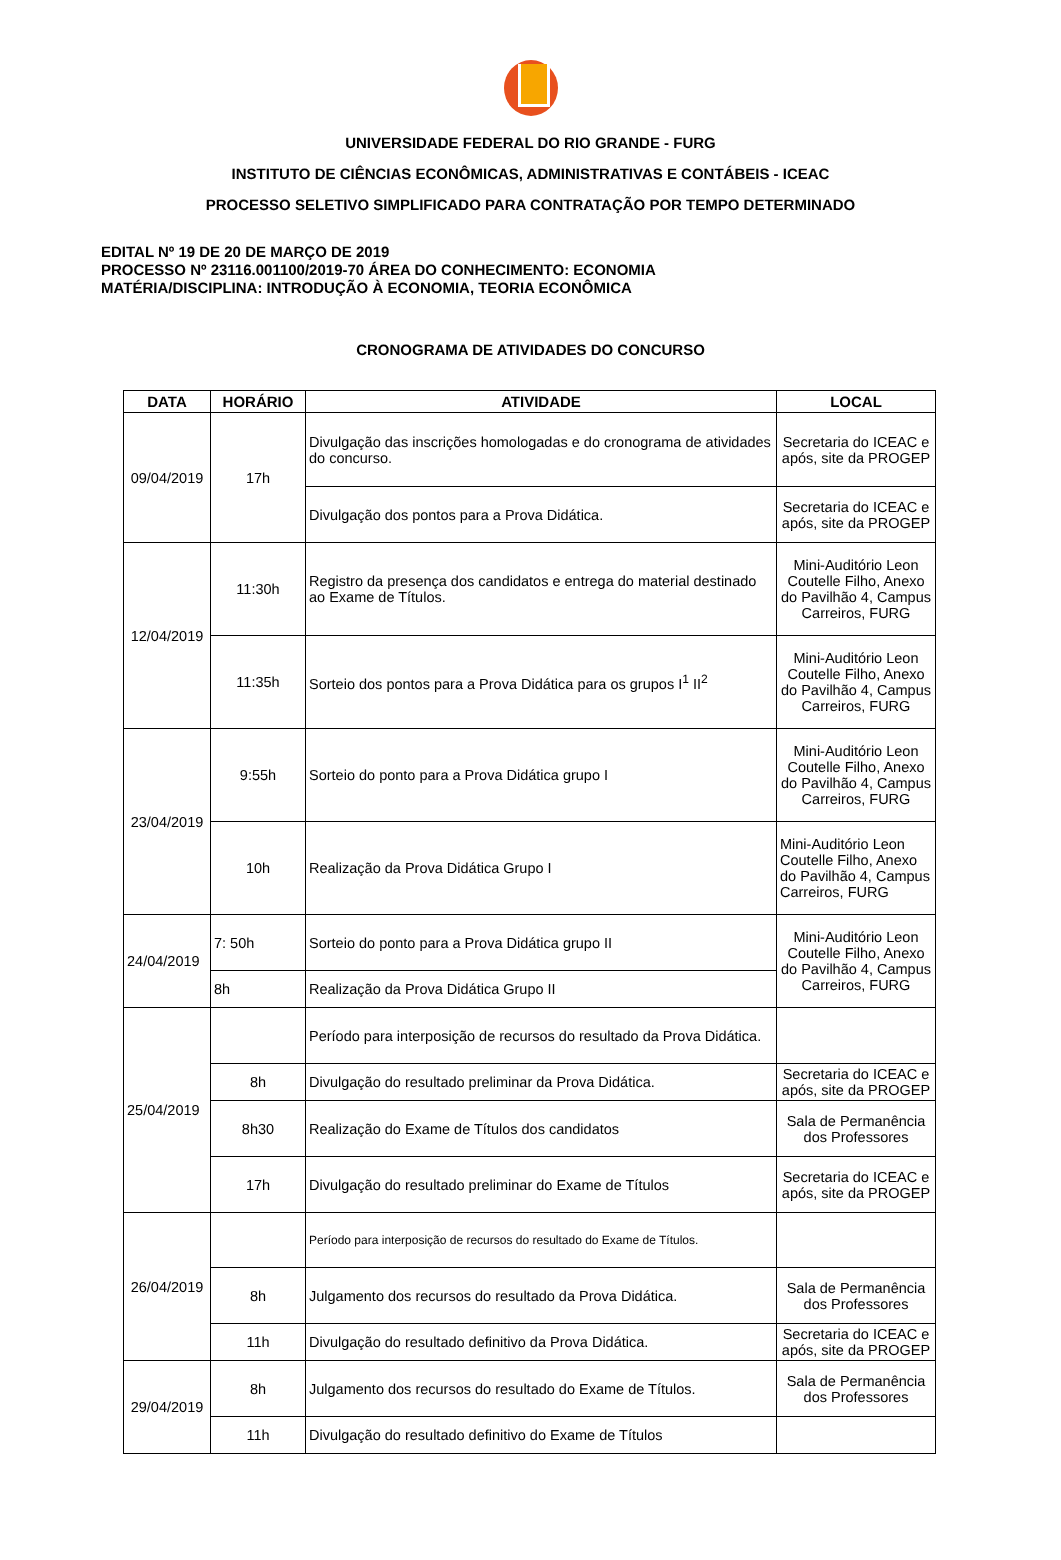UNIVERSIDADE FEDERAL DO RIO GRANDE - FURG
INSTITUTO DE CIÊNCIAS ECONÔMICAS, ADMINISTRATIVAS E CONTÁBEIS - ICEAC
PROCESSO SELETIVO SIMPLIFICADO PARA CONTRATAÇÃO POR TEMPO DETERMINADO
EDITAL Nº 19 DE 20 DE MARÇO DE 2019
PROCESSO Nº 23116.001100/2019-70 ÁREA DO CONHECIMENTO: ECONOMIA
MATÉRIA/DISCIPLINA: INTRODUÇÃO À ECONOMIA, TEORIA ECONÔMICA
CRONOGRAMA DE ATIVIDADES DO CONCURSO
| DATA | HORÁRIO | ATIVIDADE | LOCAL |
| --- | --- | --- | --- |
| 09/04/2019 | 17h | Divulgação das inscrições homologadas e do cronograma de atividades do concurso. | Secretaria do ICEAC e após, site da PROGEP |
| | | Divulgação dos pontos para a Prova Didática. | Secretaria do ICEAC e após, site da PROGEP |
| 12/04/2019 | 11:30h | Registro da presença dos candidatos e entrega do material destinado ao Exame de Títulos. | Mini-Auditório Leon Coutelle Filho, Anexo do Pavilhão 4, Campus Carreiros, FURG |
| | 11:35h | Sorteio dos pontos para a Prova Didática para os grupos I<sup>1</sup> II<sup>2</sup> | Mini-Auditório Leon Coutelle Filho, Anexo do Pavilhão 4, Campus Carreiros, FURG |
| 23/04/2019 | 9:55h | Sorteio do ponto para a Prova Didática grupo I | Mini-Auditório Leon Coutelle Filho, Anexo do Pavilhão 4, Campus Carreiros, FURG |
| | 10h | Realização da Prova Didática Grupo I | Mini-Auditório Leon Coutelle Filho, Anexo do Pavilhão 4, Campus Carreiros, FURG |
| 24/04/2019 | 7: 50h | Sorteio do ponto para a Prova Didática grupo II | Mini-Auditório Leon Coutelle Filho, Anexo do Pavilhão 4, Campus Carreiros, FURG |
| | 8h | Realização da Prova Didática Grupo II | |
| 25/04/2019 | | Período para interposição de recursos do resultado da Prova Didática. | |
| | 8h | Divulgação do resultado preliminar da Prova Didática. | Secretaria do ICEAC e após, site da PROGEP |
| | 8h30 | Realização do Exame de Títulos dos candidatos | Sala de Permanência dos Professores |
| | 17h | Divulgação do resultado preliminar do Exame de Títulos | Secretaria do ICEAC e após, site da PROGEP |
| 26/04/2019 | | Período para interposição de recursos do resultado do Exame de Títulos. | |
| | 8h | Julgamento dos recursos do resultado da Prova Didática. | Sala de Permanência dos Professores |
| | 11h | Divulgação do resultado definitivo da Prova Didática. | Secretaria do ICEAC e após, site da PROGEP |
| 29/04/2019 | 8h | Julgamento dos recursos do resultado do Exame de Títulos. | Sala de Permanência dos Professores |
| | 11h | Divulgação do resultado definitivo do Exame de Títulos | |